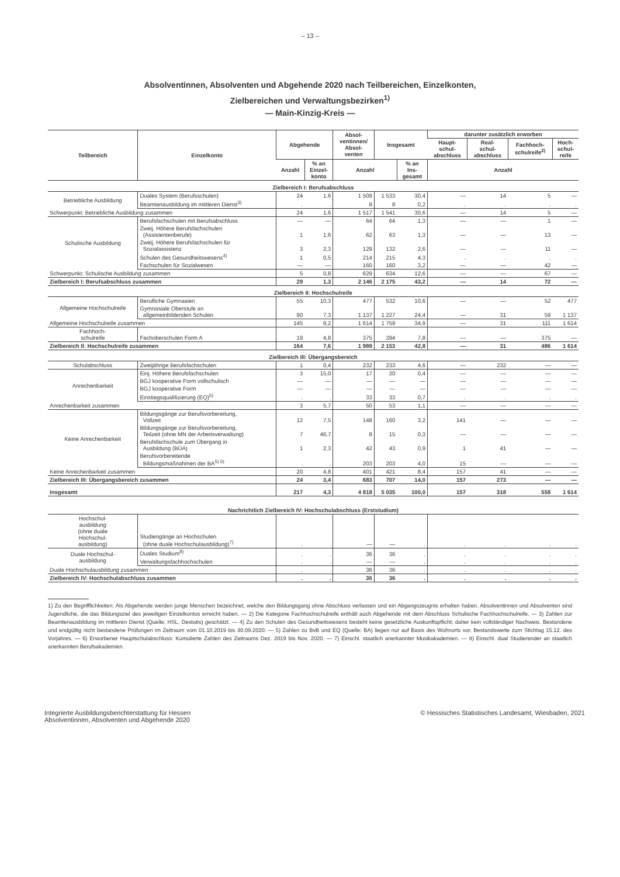– 13 –
Absolventinnen, Absolventen und Abgehende 2020 nach Teilbereichen, Einzelkonten,
Zielbereichen und Verwaltungsbezirken<sup>1)</sup>
— Main-Kinzig-Kreis —
| Teilbereich | Einzelkonto | Abgehende | | Absol- ventinnen/ Absol- venten | Insgesamt | | darunter zusätzlich erworben | | | |
| --- | --- | --- | --- | --- | --- | --- | --- | --- | --- | --- |
| | | | | | | | Haupt- schul- abschluss | Real- schul- abschluss | Fachhoch- schulreife<sup>2)</sup> | Hoch- schul- reife |
| | | Anzahl | % an Einzel- konto | Anzahl | | % an Ins- gesamt | Anzahl | | | |
| Zielbereich I: Berufsabschluss | | | | | | | | | | |
| Betriebliche Ausbildung | Duales System (Berufsschulen) | 24 | 1,6 | 1 509 | 1 533 | 30,4 | — | 14 | 5 | — |
| | Beamtenausbildung im mittleren Dienst<sup>3)</sup> | . | . | 8 | 8 | 0,2 | . | . | . | . |
| Schwerpunkt: Betriebliche Ausbildung zusammen | | 24 | 1,6 | 1 517 | 1 541 | 30,6 | — | 14 | 5 | — |
| Schulische Ausbildung | Berufsfachschulen mit Berufsabschluss | — | — | 64 | 64 | 1,3 | — | — | 1 | — |
| | Zweij. Höhere Berufsfachschulen (Assistentenberufe) | 1 | 1,6 | 62 | 63 | 1,3 | — | — | 13 | — |
| | Zweij. Höhere Berufsfachschulen für Sozialassistenz | 3 | 2,3 | 129 | 132 | 2,6 | — | — | 11 | — |
| | Schulen des Gesundheitswesens<sup>4)</sup> | 1 | 0,5 | 214 | 215 | 4,3 | . | . | . | . |
| | Fachschulen für Sozialwesen | — | — | 160 | 160 | 3,2 | — | — | 42 | — |
| Schwerpunkt: Schulische Ausbildung zusammen | | 5 | 0,8 | 629 | 634 | 12,6 | — | — | 67 | — |
| Zielbereich I: Berufsabschluss zusammen | | 29 | 1,3 | 2 146 | 2 175 | 43,2 | — | 14 | 72 | — |
| Zielbereich II: Hochschulreife | | | | | | | | | | |
| Allgemeine Hochschulreife | Berufliche Gymnasien | 55 | 10,3 | 477 | 532 | 10,6 | — | — | 52 | 477 |
| | Gymnasiale Oberstufe an allgemeinbildenden Schulen | 90 | 7,3 | 1 137 | 1 227 | 24,4 | — | 31 | 59 | 1 137 |
| Allgemeine Hochschulreife zusammen | | 145 | 8,2 | 1 614 | 1 759 | 34,9 | — | 31 | 111 | 1 614 |
| Fachhoch- schulreife | Fachoberschulen Form A | 19 | 4,8 | 375 | 394 | 7,8 | — | — | 375 | — |
| Zielbereich II: Hochschulreife zusammen | | 164 | 7,6 | 1 989 | 2 153 | 42,8 | — | 31 | 486 | 1 614 |
| Zielbereich III: Übergangsbereich | | | | | | | | | | |
| Schulabschluss | Zweijährige Berufsfachschulen | 1 | 0,4 | 232 | 233 | 4,6 | — | 232 | — | — |
| Anrechenbarkeit | Einj. Höhere Berufsfachschulen | 3 | 15,0 | 17 | 20 | 0,4 | — | — | — | — |
| | BGJ kooperative Form vollschulisch | — | — | — | — | — | — | — | — | — |
| | BGJ kooperative Form | — | — | — | — | — | — | — | — | — |
| | Einstiegsqualifizierung (EQ)<sup>5)</sup> | . | . | 33 | 33 | 0,7 | . | . | . | . |
| Anrechenbarkeit zusammen | | 3 | 5,7 | 50 | 53 | 1,1 | — | — | — | — |
| Keine Anrechenbarkeit | Bildungsgänge zur Berufsvorbereitung, Vollzeit | 12 | 7,5 | 148 | 160 | 3,2 | 141 | — | — | — |
| | Bildungsgänge zur Berufsvorbereitung, Teilzeit (ohne MN der Arbeitsverwaltung) | 7 | 46,7 | 8 | 15 | 0,3 | — | — | — | — |
| | Berufsfachschule zum Übergang in Ausbildung (BÜA) | 1 | 2,3 | 42 | 43 | 0,9 | 1 | 41 | — | — |
| | Berufsvorbereitende Bildungsmaßnahmen der BA<sup>5) 6)</sup> | . | . | 203 | 203 | 4,0 | 15 | — | — | — |
| Keine Anrechenbarkeit zusammen | | 20 | 4,8 | 401 | 421 | 8,4 | 157 | 41 | — | — |
| Zielbereich III: Übergangsbereich zusammen | | 24 | 3,4 | 683 | 707 | 14,0 | 157 | 273 | — | — |
| Insgesamt | | 217 | 4,3 | 4 818 | 5 035 | 100,0 | 157 | 318 | 558 | 1 614 |
| Nachrichtlich Zielbereich IV: Hochschulabschluss (Erststudium) | | | | | | | | | | |
| Hochschul- ausbildung (ohne duale Hochschul- ausbildung) | Studiengänge an Hochschulen (ohne duale Hochschulausbildung)<sup>7)</sup> | . | . | — | — | . | . | . | . | . |
| Duale Hochschul- ausbildung | Duales Studium<sup>8)</sup> | . | . | 36 | 36 | . | . | . | . | . |
| | Verwaltungsfachhochschulen | . | . | — | — | . | . | . | . | . |
| Duale Hochschulausbildung zusammen | | . | . | 36 | 36 | . | . | . | . | . |
| Zielbereich IV: Hochschulabschluss zusammen | | . | . | 36 | 36 | . | . | . | . | . |
1) Zu den Begrifflichkeiten: Als Abgehende werden junge Menschen bezeichnet, welche den Bildungsgang ohne Abschluss verlassen und ein Abgangszeugnis erhalten haben. Absolventinnen und Absolventen sind Jugendliche, die das Bildungsziel des jeweiligen Einzelkontos erreicht haben. — 2) Die Kategorie Fachhochschulreife enthält auch Abgehende mit dem Abschluss Schulische Fachhochschulreife. — 3) Zahlen zur Beamtenausbildung im mittleren Dienst (Quelle: HSL, Destatis) geschätzt. — 4) Zu den Schulen des Gesundheitswesens besteht keine gesetzliche Auskunftspflicht; daher kein vollständiger Nachweis. Bestandene und endgültig nicht bestandene Prüfungen im Zeitraum vom 01.10.2019 bis 30.09.2020. — 5) Zahlen zu BvB und EQ (Quelle: BA) liegen nur auf Basis des Wohnorts vor. Bestandswerte zum Stichtag 15.12. des Vorjahres. — 6) Erworbener Hauptschulabschluss: Kumulierte Zahlen des Zeitraums Dez. 2019 bis Nov. 2020. — 7) Einschl. staatlich anerkannter Musikakademien. — 8) Einschl. dual Studierender an staatlich anerkannten Berufsakademien.
Integrierte Ausbildungsberichterstattung für Hessen
Absolventinnen, Absolventen und Abgehende 2020
© Hessisches Statistisches Landesamt, Wiesbaden, 2021